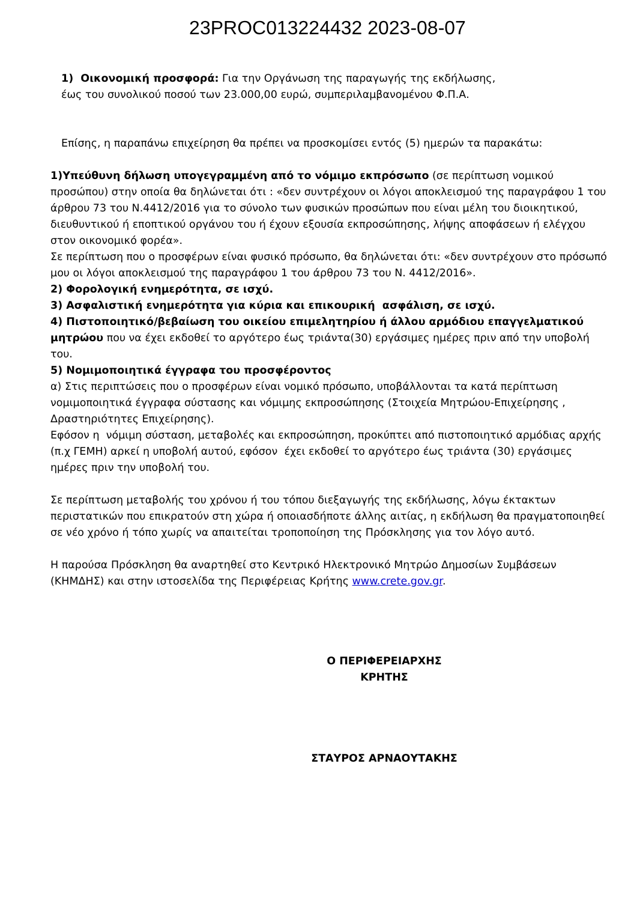23PROC013224432 2023-08-07
1) Οικονομική προσφορά: Για την Οργάνωση της παραγωγής της εκδήλωσης,
έως του συνολικού ποσού των 23.000,00 ευρώ, συμπεριλαμβανομένου Φ.Π.Α.
Επίσης, η παραπάνω επιχείρηση θα πρέπει να προσκομίσει εντός (5) ημερών τα παρακάτω:
1)Υπεύθυνη δήλωση υπογεγραμμένη από το νόμιμο εκπρόσωπο (σε περίπτωση νομικού προσώπου) στην οποία θα δηλώνεται ότι : «δεν συντρέχουν οι λόγοι αποκλεισμού της παραγράφου 1 του άρθρου 73 του Ν.4412/2016 για το σύνολο των φυσικών προσώπων που είναι μέλη του διοικητικού, διευθυντικού ή εποπτικού οργάνου του ή έχουν εξουσία εκπροσώπησης, λήψης αποφάσεων ή ελέγχου στον οικονομικό φορέα».
Σε περίπτωση που ο προσφέρων είναι φυσικό πρόσωπο, θα δηλώνεται ότι: «δεν συντρέχουν στο πρόσωπό μου οι λόγοι αποκλεισμού της παραγράφου 1 του άρθρου 73 του Ν. 4412/2016».
2) Φορολογική ενημερότητα, σε ισχύ.
3) Ασφαλιστική ενημερότητα για κύρια και επικουρική ασφάλιση, σε ισχύ.
4) Πιστοποιητικό/βεβαίωση του οικείου επιμελητηρίου ή άλλου αρμόδιου επαγγελματικού μητρώου που να έχει εκδοθεί το αργότερο έως τριάντα(30) εργάσιμες ημέρες πριν από την υποβολή του.
5) Νομιμοποιητικά έγγραφα του προσφέροντος
α) Στις περιπτώσεις που ο προσφέρων είναι νομικό πρόσωπο, υποβάλλονται τα κατά περίπτωση νομιμοποιητικά έγγραφα σύστασης και νόμιμης εκπροσώπησης (Στοιχεία Μητρώου-Επιχείρησης , Δραστηριότητες Επιχείρησης).
Εφόσον η νόμιμη σύσταση, μεταβολές και εκπροσώπηση, προκύπτει από πιστοποιητικό αρμόδιας αρχής (π.χ ΓΕΜΗ) αρκεί η υποβολή αυτού, εφόσον έχει εκδοθεί το αργότερο έως τριάντα (30) εργάσιμες ημέρες πριν την υποβολή του.
Σε περίπτωση μεταβολής του χρόνου ή του τόπου διεξαγωγής της εκδήλωσης, λόγω έκτακτων περιστατικών που επικρατούν στη χώρα ή οποιασδήποτε άλλης αιτίας, η εκδήλωση θα πραγματοποιηθεί σε νέο χρόνο ή τόπο χωρίς να απαιτείται τροποποίηση της Πρόσκλησης για τον λόγο αυτό.
Η παρούσα Πρόσκληση θα αναρτηθεί στο Κεντρικό Ηλεκτρονικό Μητρώο Δημοσίων Συμβάσεων (ΚΗΜΔΗΣ) και στην ιστοσελίδα της Περιφέρειας Κρήτης www.crete.gov.gr.
Ο ΠΕΡΙΦΕΡΕΙΑΡΧΗΣ
ΚΡΗΤΗΣ
ΣΤΑΥΡΟΣ ΑΡΝΑΟΥΤΑΚΗΣ